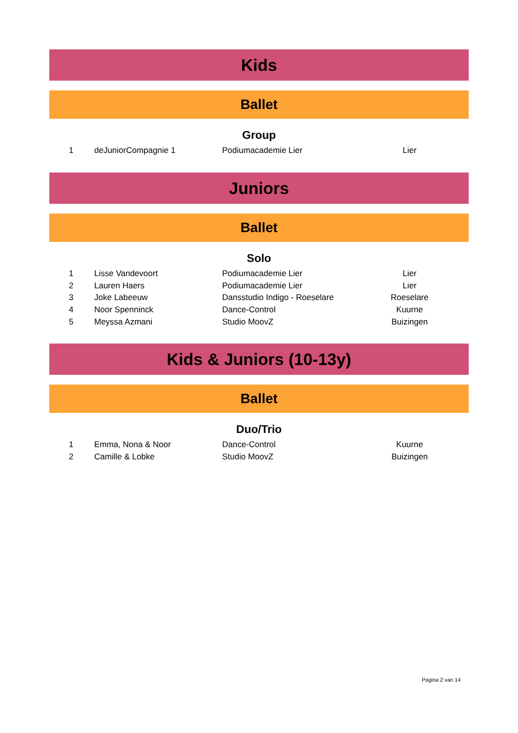Kids
Ballet
Group
| 1 | deJuniorCompagnie 1 | Podiumacademie Lier | Lier | |
Juniors
Ballet
Solo
| 1 | Lisse Vandevoort | Podiumacademie Lier | Lier | |
| 2 | Lauren Haers | Podiumacademie Lier | Lier | |
| 3 | Joke Labeeuw | Dansstudio Indigo - Roeselare | Roeselare | |
| 4 | Noor Spenninck | Dance-Control | Kuurne | |
| 5 | Meyssa Azmani | Studio MoovZ | Buizingen | |
Kids & Juniors (10-13y)
Ballet
Duo/Trio
| 1 | Emma, Nona & Noor | Dance-Control | Kuurne | |
| 2 | Camille & Lobke | Studio MoovZ | Buizingen | |
Pagina 2 van 14